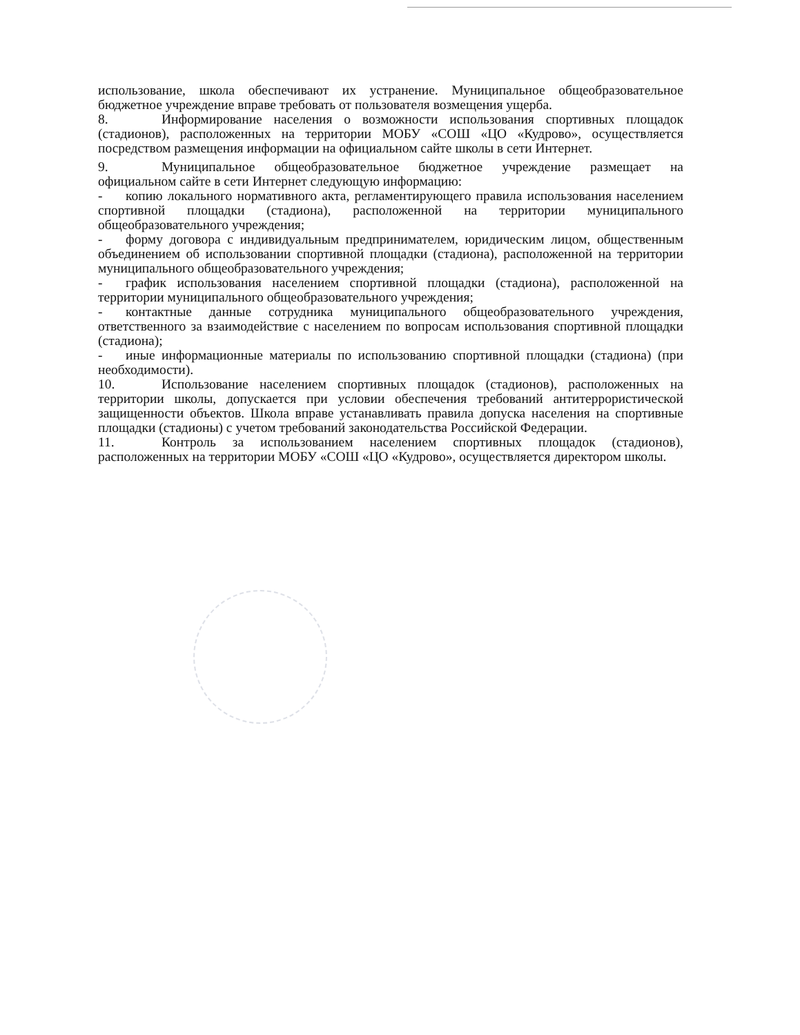использование, школа обеспечивают их устранение. Муниципальное общеобразовательное бюджетное учреждение вправе требовать от пользователя возмещения ущерба.
8. Информирование населения о возможности использования спортивных площадок (стадионов), расположенных на территории МОБУ «СОШ «ЦО «Кудрово», осуществляется посредством размещения информации на официальном сайте школы в сети Интернет.
9. Муниципальное общеобразовательное бюджетное учреждение размещает на официальном сайте в сети Интернет следующую информацию:
- копию локального нормативного акта, регламентирующего правила использования населением спортивной площадки (стадиона), расположенной на территории муниципального общеобразовательного учреждения;
- форму договора с индивидуальным предпринимателем, юридическим лицом, общественным объединением об использовании спортивной площадки (стадиона), расположенной на территории муниципального общеобразовательного учреждения;
- график использования населением спортивной площадки (стадиона), расположенной на территории муниципального общеобразовательного учреждения;
- контактные данные сотрудника муниципального общеобразовательного учреждения, ответственного за взаимодействие с населением по вопросам использования спортивной площадки (стадиона);
- иные информационные материалы по использованию спортивной площадки (стадиона) (при необходимости).
10. Использование населением спортивных площадок (стадионов), расположенных на территории школы, допускается при условии обеспечения требований антитеррористической защищенности объектов. Школа вправе устанавливать правила допуска населения на спортивные площадки (стадионы) с учетом требований законодательства Российской Федерации.
11. Контроль за использованием населением спортивных площадок (стадионов), расположенных на территории МОБУ «СОШ «ЦО «Кудрово», осуществляется директором школы.